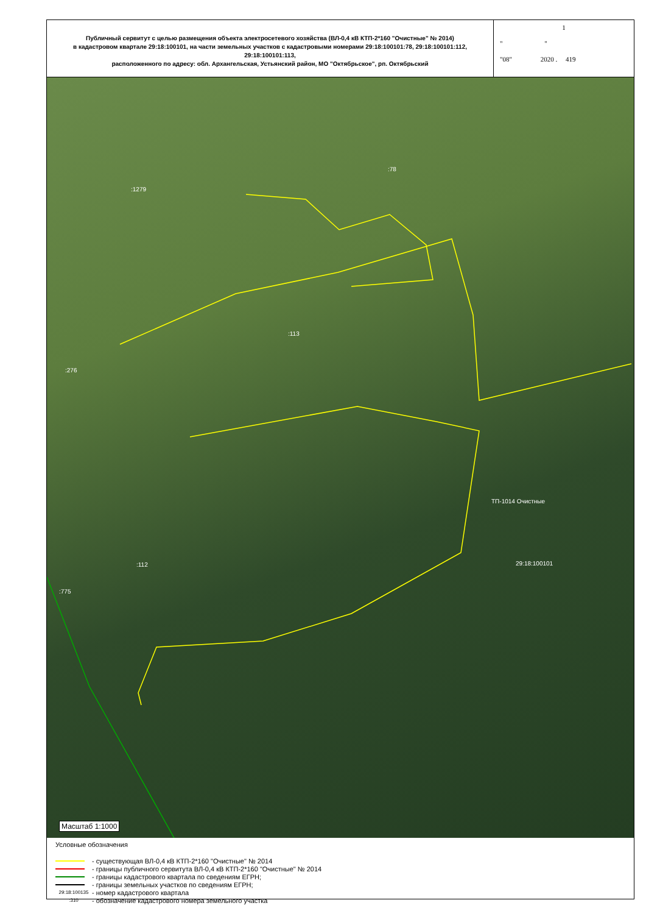Публичный сервитут с целью размещения объекта электросетевого хозяйства (ВЛ-0,4 кВ КТП-2*160 "Очистные" № 2014)
в кадастровом квартале 29:18:100101, на части земельных участков с кадастровыми номерами 29:18:100101:78, 29:18:100101:112, 29:18:100101:113,
расположенного по адресу: обл. Архангельская, Устьянский район, МО "Октябрьское", рп. Октябрьский
1
" "
"08" 2020 . 419
:78
:1279
:113
:276
29:18:100101 :112
:775
ТП-1014 Очистные
Масштаб 1:1000
Условные обозначения
- существующая ВЛ-0,4 кВ КТП-2*160 "Очистные" № 2014
- границы публичного сервитута ВЛ-0,4 кВ КТП-2*160 "Очистные" № 2014
- границы кадастрового квартала по сведениям ЕГРН;
- границы земельных участков по сведениям ЕГРН;
29:18:100135 - номер кадастрового квартала
:310 - обозначение кадастрового номера земельного участка